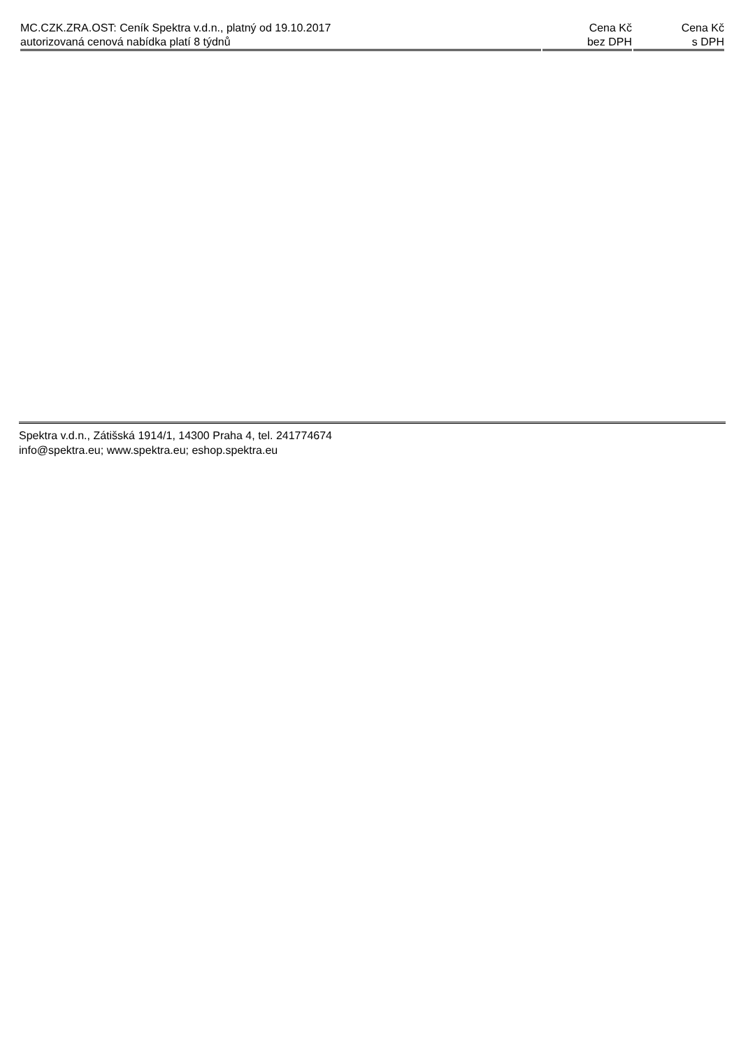| MC.CZK.ZRA.OST: Ceník Spektra v.d.n., platný od 19.10.2017 autorizovaná cenová nabídka platí 8 týdnů | Cena Kč bez DPH | Cena Kč s DPH |
| --- | --- | --- |
Spektra v.d.n., Zátišská 1914/1, 14300 Praha 4, tel. 241774674
info@spektra.eu; www.spektra.eu; eshop.spektra.eu